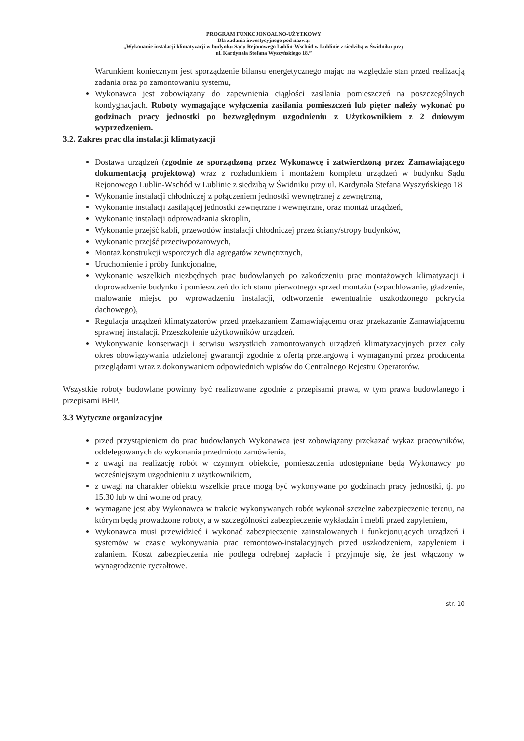PROGRAM FUNKCJONOALNO-UŻYTKOWY
Dla zadania inwestycyjnego pod nazwą:
„Wykonanie instalacji klimatyzacji w budynku Sądu Rejonowego Lublin-Wschód w Lublinie z siedzibą w Świdniku przy
ul. Kardynała Stefana Wyszyńskiego 18.”
Warunkiem koniecznym jest sporządzenie bilansu energetycznego mając na względzie stan przed realizacją zadania oraz po zamontowaniu systemu,
Wykonawca jest zobowiązany do zapewnienia ciągłości zasilania pomieszczeń na poszczególnych kondygnacjach. Roboty wymagające wyłączenia zasilania pomieszczeń lub pięter należy wykonać po godzinach pracy jednostki po bezwzględnym uzgodnieniu z Użytkownikiem z 2 dniowym wyprzedzeniem.
3.2. Zakres prac dla instalacji klimatyzacji
Dostawa urządzeń (zgodnie ze sporządzoną przez Wykonawcę i zatwierdzoną przez Zamawiającego dokumentacją projektową) wraz z rozładunkiem i montażem kompletu urządzeń w budynku Sądu Rejonowego Lublin-Wschód w Lublinie z siedzibą w Świdniku przy ul. Kardynała Stefana Wyszyńskiego 18
Wykonanie instalacji chłodniczej z połączeniem jednostki wewnętrznej z zewnętrzną,
Wykonanie instalacji zasilającej jednostki zewnętrzne i wewnętrzne, oraz montaż urządzeń,
Wykonanie instalacji odprowadzania skroplin,
Wykonanie przejść kabli, przewodów instalacji chłodniczej przez ściany/stropy budynków,
Wykonanie przejść przeciwpożarowych,
Montaż konstrukcji wsporczych dla agregatów zewnętrznych,
Uruchomienie i próby funkcjonalne,
Wykonanie wszelkich niezbędnych prac budowlanych po zakończeniu prac montażowych klimatyzacji i doprowadzenie budynku i pomieszczeń do ich stanu pierwotnego sprzed montażu (szpachlowanie, gładzenie, malowanie miejsc po wprowadzeniu instalacji, odtworzenie ewentualnie uszkodzonego pokrycia dachowego),
Regulacja urządzeń klimatyzatorów przed przekazaniem Zamawiającemu oraz przekazanie Zamawiającemu sprawnej instalacji. Przeszkolenie użytkowników urządzeń.
Wykonywanie konserwacji i serwisu wszystkich zamontowanych urządzeń klimatyzacyjnych przez cały okres obowiązywania udzielonej gwarancji zgodnie z ofertą przetargową i wymaganymi przez producenta przeglądami wraz z dokonywaniem odpowiednich wpisów do Centralnego Rejestru Operatorów.
Wszystkie roboty budowlane powinny być realizowane zgodnie z przepisami prawa, w tym prawa budowlanego i przepisami BHP.
3.3 Wytyczne organizacyjne
przed przystąpieniem do prac budowlanych Wykonawca jest zobowiązany przekazać wykaz pracowników, oddelegowanych do wykonania przedmiotu zamówienia,
z uwagi na realizację robót w czynnym obiekcie, pomieszczenia udostępniane będą Wykonawcy po wcześniejszym uzgodnieniu z użytkownikiem,
z uwagi na charakter obiektu wszelkie prace mogą być wykonywane po godzinach pracy jednostki, tj. po 15.30 lub w dni wolne od pracy,
wymagane jest aby Wykonawca w trakcie wykonywanych robót wykonał szczelne zabezpieczenie terenu, na którym będą prowadzone roboty, a w szczególności zabezpieczenie wykładzin i mebli przed zapyleniem,
Wykonawca musi przewidzieć i wykonać zabezpieczenie zainstalowanych i funkcjonujących urządzeń i systemów w czasie wykonywania prac remontowo-instalacyjnych przed uszkodzeniem, zapyleniem i zalaniem. Koszt zabezpieczenia nie podlega odrębnej zapłacie i przyjmuje się, że jest włączony w wynagrodzenie ryczałtowe.
str. 10